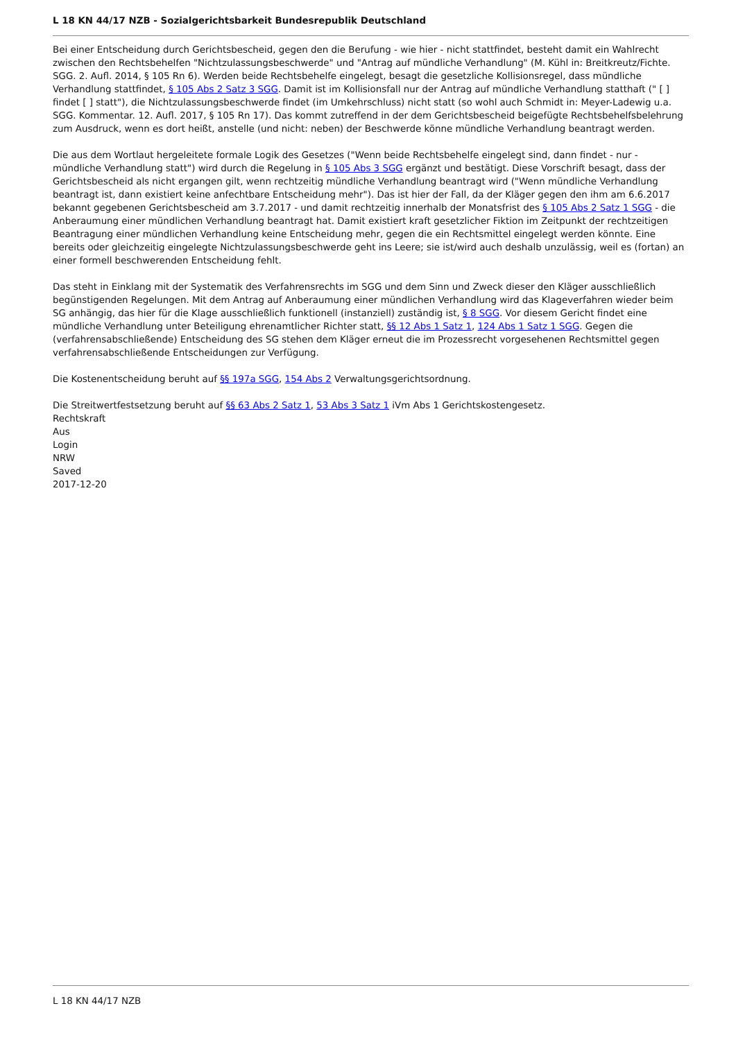L 18 KN 44/17 NZB - Sozialgerichtsbarkeit Bundesrepublik Deutschland
Bei einer Entscheidung durch Gerichtsbescheid, gegen den die Berufung - wie hier - nicht stattfindet, besteht damit ein Wahlrecht zwischen den Rechtsbehelfen "Nichtzulassungsbeschwerde" und "Antrag auf mündliche Verhandlung" (M. Kühl in: Breitkreutz/Fichte. SGG. 2. Aufl. 2014, § 105 Rn 6). Werden beide Rechtsbehelfe eingelegt, besagt die gesetzliche Kollisionsregel, dass mündliche Verhandlung stattfindet, § 105 Abs 2 Satz 3 SGG. Damit ist im Kollisionsfall nur der Antrag auf mündliche Verhandlung statthaft (" [ ] findet [ ] statt"), die Nichtzulassungsbeschwerde findet (im Umkehrschluss) nicht statt (so wohl auch Schmidt in: Meyer-Ladewig u.a. SGG. Kommentar. 12. Aufl. 2017, § 105 Rn 17). Das kommt zutreffend in der dem Gerichtsbescheid beigefügte Rechtsbehelfsbelehrung zum Ausdruck, wenn es dort heißt, anstelle (und nicht: neben) der Beschwerde könne mündliche Verhandlung beantragt werden.
Die aus dem Wortlaut hergeleitete formale Logik des Gesetzes ("Wenn beide Rechtsbehelfe eingelegt sind, dann findet - nur - mündliche Verhandlung statt") wird durch die Regelung in § 105 Abs 3 SGG ergänzt und bestätigt. Diese Vorschrift besagt, dass der Gerichtsbescheid als nicht ergangen gilt, wenn rechtzeitig mündliche Verhandlung beantragt wird ("Wenn mündliche Verhandlung beantragt ist, dann existiert keine anfechtbare Entscheidung mehr"). Das ist hier der Fall, da der Kläger gegen den ihm am 6.6.2017 bekannt gegebenen Gerichtsbescheid am 3.7.2017 - und damit rechtzeitig innerhalb der Monatsfrist des § 105 Abs 2 Satz 1 SGG - die Anberaumung einer mündlichen Verhandlung beantragt hat. Damit existiert kraft gesetzlicher Fiktion im Zeitpunkt der rechtzeitigen Beantragung einer mündlichen Verhandlung keine Entscheidung mehr, gegen die ein Rechtsmittel eingelegt werden könnte. Eine bereits oder gleichzeitig eingelegte Nichtzulassungsbeschwerde geht ins Leere; sie ist/wird auch deshalb unzulässig, weil es (fortan) an einer formell beschwerenden Entscheidung fehlt.
Das steht in Einklang mit der Systematik des Verfahrensrechts im SGG und dem Sinn und Zweck dieser den Kläger ausschließlich begünstigenden Regelungen. Mit dem Antrag auf Anberaumung einer mündlichen Verhandlung wird das Klageverfahren wieder beim SG anhängig, das hier für die Klage ausschließlich funktionell (instanziell) zuständig ist, § 8 SGG. Vor diesem Gericht findet eine mündliche Verhandlung unter Beteiligung ehrenamtlicher Richter statt, §§ 12 Abs 1 Satz 1, 124 Abs 1 Satz 1 SGG. Gegen die (verfahrensabschließende) Entscheidung des SG stehen dem Kläger erneut die im Prozessrecht vorgesehenen Rechtsmittel gegen verfahrensabschließende Entscheidungen zur Verfügung.
Die Kostenentscheidung beruht auf §§ 197a SGG, 154 Abs 2 Verwaltungsgerichtsordnung.
Die Streitwertfestsetzung beruht auf §§ 63 Abs 2 Satz 1, 53 Abs 3 Satz 1 iVm Abs 1 Gerichtskostengesetz.
Rechtskraft
Aus
Login
NRW
Saved
2017-12-20
L 18 KN 44/17 NZB